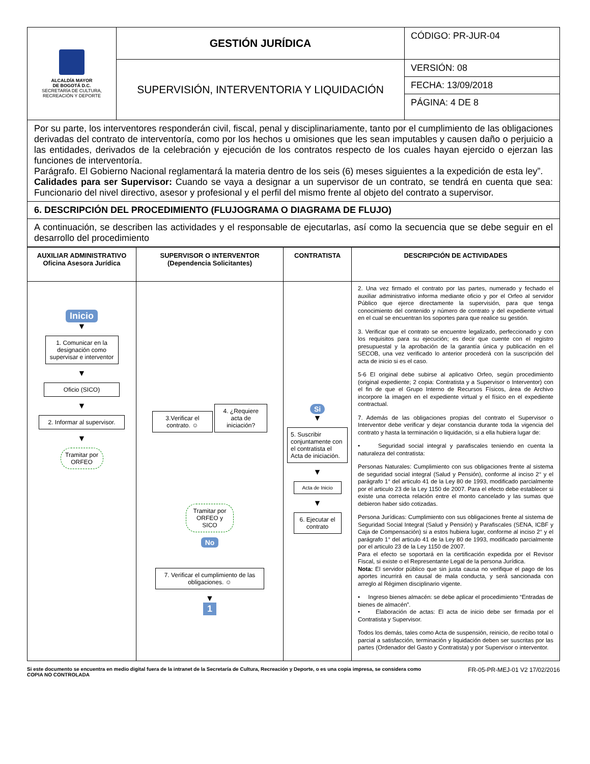| ALCALDÍA MAYOR DE BOGOTÁ D.C. SECRETARÍA DE CULTURA, RECREACIÓN Y DEPORTE | GESTIÓN JURÍDICA | CÓDIGO: PR-JUR-04 |
| | SUPERVISIÓN, INTERVENTORIA Y LIQUIDACIÓN | VERSIÓN: 08 |
| | | FECHA: 13/09/2018 |
| | | PÁGINA: 4 DE 8 |
Por su parte, los interventores responderán civil, fiscal, penal y disciplinariamente, tanto por el cumplimiento de las obligaciones derivadas del contrato de interventoría, como por los hechos u omisiones que les sean imputables y causen daño o perjuicio a las entidades, derivados de la celebración y ejecución de los contratos respecto de los cuales hayan ejercido o ejerzan las funciones de interventoría.
Parágrafo. El Gobierno Nacional reglamentará la materia dentro de los seis (6) meses siguientes a la expedición de esta ley”.
Calidades para ser Supervisor: Cuando se vaya a designar a un supervisor de un contrato, se tendrá en cuenta que sea: Funcionario del nivel directivo, asesor y profesional y el perfil del mismo frente al objeto del contrato a supervisor.
6. DESCRIPCIÓN DEL PROCEDIMIENTO (FLUJOGRAMA O DIAGRAMA DE FLUJO)
A continuación, se describen las actividades y el responsable de ejecutarlas, así como la secuencia que se debe seguir en el desarrollo del procedimiento
| AUXILIAR ADMINISTRATIVO Oficina Asesora Jurídica | SUPERVISOR O INTERVENTOR (Dependencia Solicitantes) | CONTRATISTA | DESCRIPCIÓN DE ACTIVIDADES |
| --- | --- | --- | --- |
| Inicio ▼ 1. Comunicar en la designación como supervisar e interventor ▼ Oficio (SICO) ▼ 2. Informar al supervisor. ▼ Tramitar por ORFEO | 3.Verificar el contrato. ☺ 4. ¿Requiere acta de iniciación? Tramitar por ORFEO y SICO No 7. Verificar el cumplimiento de las obligaciones. ☺ ▼ 1 | Si ▼ 5. Suscribir conjuntamente con el contratista el Acta de iniciación. ▼ Acta de Inicio ▼ 6. Ejecutar el contrato | 2. Una vez firmado el contrato por las partes, numerado y fechado el auxiliar administrativo informa mediante oficio y por el Orfeo al servidor Público que ejerce directamente la supervisión, para que tenga conocimiento del contenido y número de contrato y del expediente virtual en el cual se encuentran los soportes para que realice su gestión. 3. Verificar que el contrato se encuentre legalizado, perfeccionado y con los requisitos para su ejecución; es decir que cuente con el registro presupuestal y la aprobación de la garantía única y publicación en el SECOB, una vez verificado lo anterior procederá con la suscripción del acta de inicio si es el caso. 5-6 El original debe subirse al aplicativo Orfeo, según procedimiento (original expediente; 2 copia: Contratista y a Supervisor o Interventor) con el fin de que el Grupo Interno de Recursos Físicos, área de Archivo incorpore la imagen en el expediente virtual y el físico en el expediente contractual. 7. Además de las obligaciones propias del contrato el Supervisor o Interventor debe verificar y dejar constancia durante toda la vigencia del contrato y hasta la terminación o liquidación, si a ella hubiera lugar de: • Seguridad social integral y parafiscales teniendo en cuenta la naturaleza del contratista: Personas Naturales: Cumplimiento con sus obligaciones frente al sistema de seguridad social integral (Salud y Pensión), conforme al inciso 2° y el parágrafo 1° del articulo 41 de la Ley 80 de 1993, modificado parcialmente por el articulo 23 de la Ley 1150 de 2007. Para el efecto debe establecer si existe una correcta relación entre el monto cancelado y las sumas que debieron haber sido cotizadas. Persona Jurídicas: Cumplimiento con sus obligaciones frente al sistema de Seguridad Social Integral (Salud y Pensión) y Parafiscales (SENA, ICBF y Caja de Compensación) si a estos hubiera lugar, conforme al inciso 2° y el parágrafo 1° del articulo 41 de la Ley 80 de 1993, modificado parcialmente por el articulo 23 de la Ley 1150 de 2007. Para el efecto se soportará en la certificación expedida por el Revisor Fiscal, si existe o el Representante Legal de la persona Jurídica. Nota: El servidor público que sin justa causa no verifique el pago de los aportes incurrirá en causal de mala conducta, y será sancionada con arreglo al Régimen disciplinario vigente. • Ingreso bienes almacén: se debe aplicar el procedimiento “Entradas de bienes de almacén”. • Elaboración de actas: El acta de inicio debe ser firmada por el Contratista y Supervisor. Todos los demás, tales como Acta de suspensión, reinicio, de recibo total o parcial a satisfacción, terminación y liquidación deben ser suscritas por las partes (Ordenador del Gasto y Contratista) y por Supervisor o interventor. |
Si este documento se encuentra en medio digital fuera de la intranet de la Secretaría de Cultura, Recreación y Deporte, o es una copia impresa, se considera como COPIA NO CONTROLADA FR-05-PR-MEJ-01 V2 17/02/2016